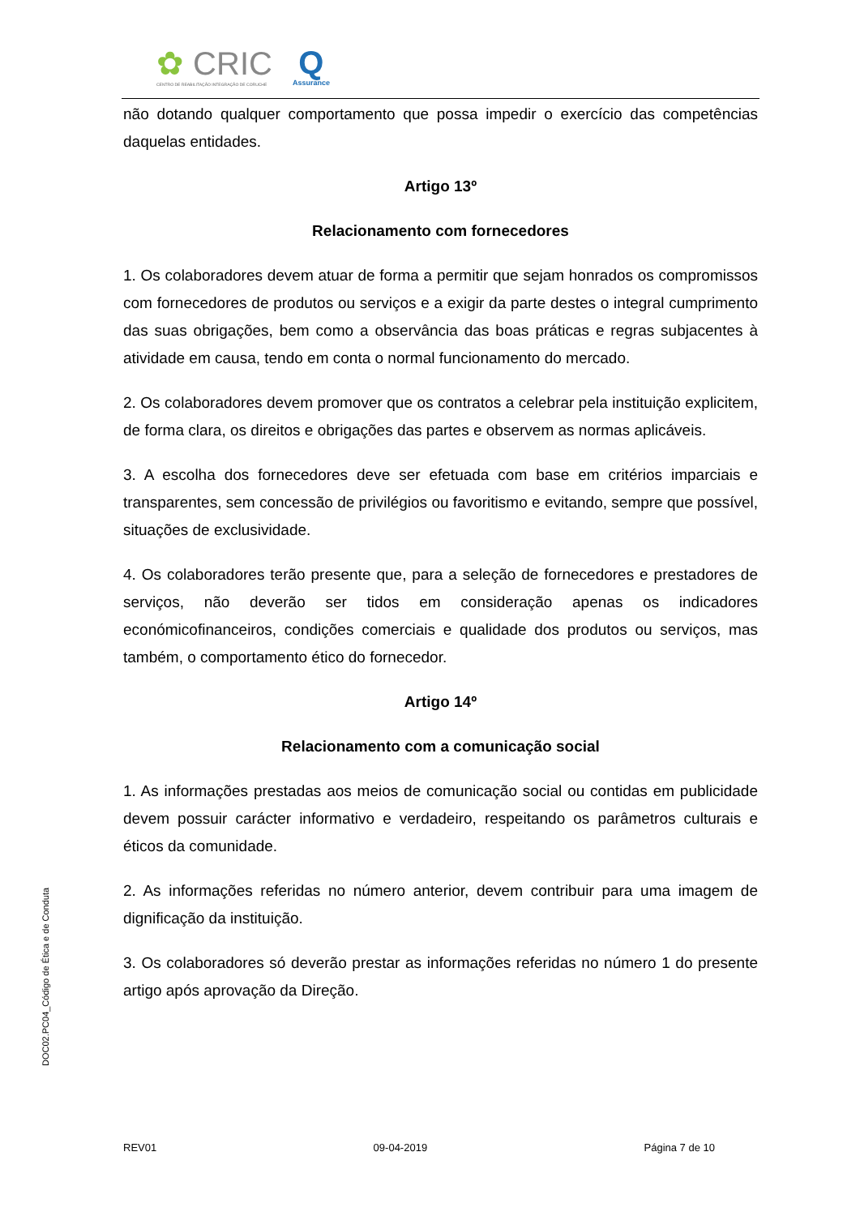✿ CRIC
CENTRO DE REABILITAÇÃO INTEGRAÇÃO DE CORUCHE
Q
Assurance
não dotando qualquer comportamento que possa impedir o exercício das competências daquelas entidades.
Artigo 13º
Relacionamento com fornecedores
1. Os colaboradores devem atuar de forma a permitir que sejam honrados os compromissos com fornecedores de produtos ou serviços e a exigir da parte destes o integral cumprimento das suas obrigações, bem como a observância das boas práticas e regras subjacentes à atividade em causa, tendo em conta o normal funcionamento do mercado.
2. Os colaboradores devem promover que os contratos a celebrar pela instituição explicitem, de forma clara, os direitos e obrigações das partes e observem as normas aplicáveis.
3. A escolha dos fornecedores deve ser efetuada com base em critérios imparciais e transparentes, sem concessão de privilégios ou favoritismo e evitando, sempre que possível, situações de exclusividade.
4. Os colaboradores terão presente que, para a seleção de fornecedores e prestadores de serviços, não deverão ser tidos em consideração apenas os indicadores económicofinanceiros, condições comerciais e qualidade dos produtos ou serviços, mas também, o comportamento ético do fornecedor.
Artigo 14º
Relacionamento com a comunicação social
1. As informações prestadas aos meios de comunicação social ou contidas em publicidade devem possuir carácter informativo e verdadeiro, respeitando os parâmetros culturais e éticos da comunidade.
2. As informações referidas no número anterior, devem contribuir para uma imagem de dignificação da instituição.
3. Os colaboradores só deverão prestar as informações referidas no número 1 do presente artigo após aprovação da Direção.
DOC02.PC04_Código de Ética e de Conduta
REV01 09-04-2019 Página 7 de 10